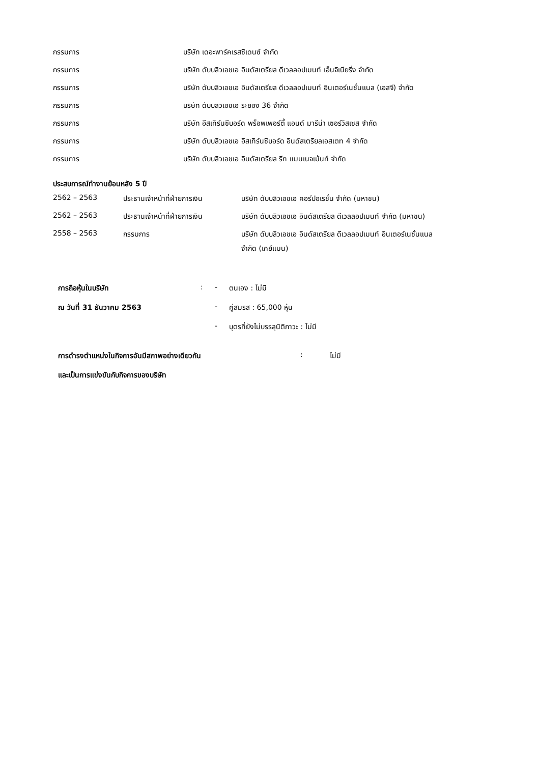| กรรมการ | บริษัท เดอะพาร์คเรสซิเดนซ์ จำกัด |
| กรรมการ | บริษัท ดับบลิวเอชเอ อินดัสเตรียล ดีเวลลอปเมนท์ เอ็นจิเนียริ่ง จำกัด |
| กรรมการ | บริษัท ดับบลิวเอชเอ อินดัสเตรียล ดีเวลลอปเมนท์ อินเตอร์เนชั่นแนล (เอสจี) จำกัด |
| กรรมการ | บริษัท ดับบลิวเอชเอ ระยอง 36 จำกัด |
| กรรมการ | บริษัท อีสเทิร์นซีบอร์ด พร็อพเพอร์ตี้ แอนด์ มารีน่า เซอร์วิสเซส จำกัด |
| กรรมการ | บริษัท ดับบลิวเอชเอ อีสเทิร์นซีบอร์ด อินดัสเตรียลเอสเตท 4 จำกัด |
| กรรมการ | บริษัท ดับบลิวเอชเอ อินดัสเตรียล รีท แมนเนจเม้นท์ จำกัด |
ประสบการณ์ทำงานย้อนหลัง 5 ปี
| 2562 – 2563 | ประธานเจ้าหน้าที่ฝ่ายการเงิน | บริษัท ดับบลิวเอชเอ คอร์ปอเรชั่น จำกัด (มหาชน) |
| 2562 – 2563 | ประธานเจ้าหน้าที่ฝ่ายการเงิน | บริษัท ดับบลิวเอชเอ อินดัสเตรียล ดีเวลลอปเมนท์ จำกัด (มหาชน) |
| 2558 – 2563 | กรรมการ | บริษัท ดับบลิวเอชเอ อินดัสเตรียล ดีเวลลอปเมนท์ อินเตอร์เนชั่นแนล จำกัด (เคย์แมน) |
| การถือหุ้นในบริษัท | : | - | ตนเอง : ไม่มี |
| ณ วันที่ 31 ธันวาคม 2563 | | - | คู่สมรส : 65,000 หุ้น |
| | | - | บุตรที่ยังไม่บรรลุนิติภาวะ : ไม่มี |
| การดำรงตำแหน่งในกิจการอันมีสภาพอย่างเดียวกัน | : | ไม่มี |
| และเป็นการแข่งขันกับกิจการของบริษัท | | |